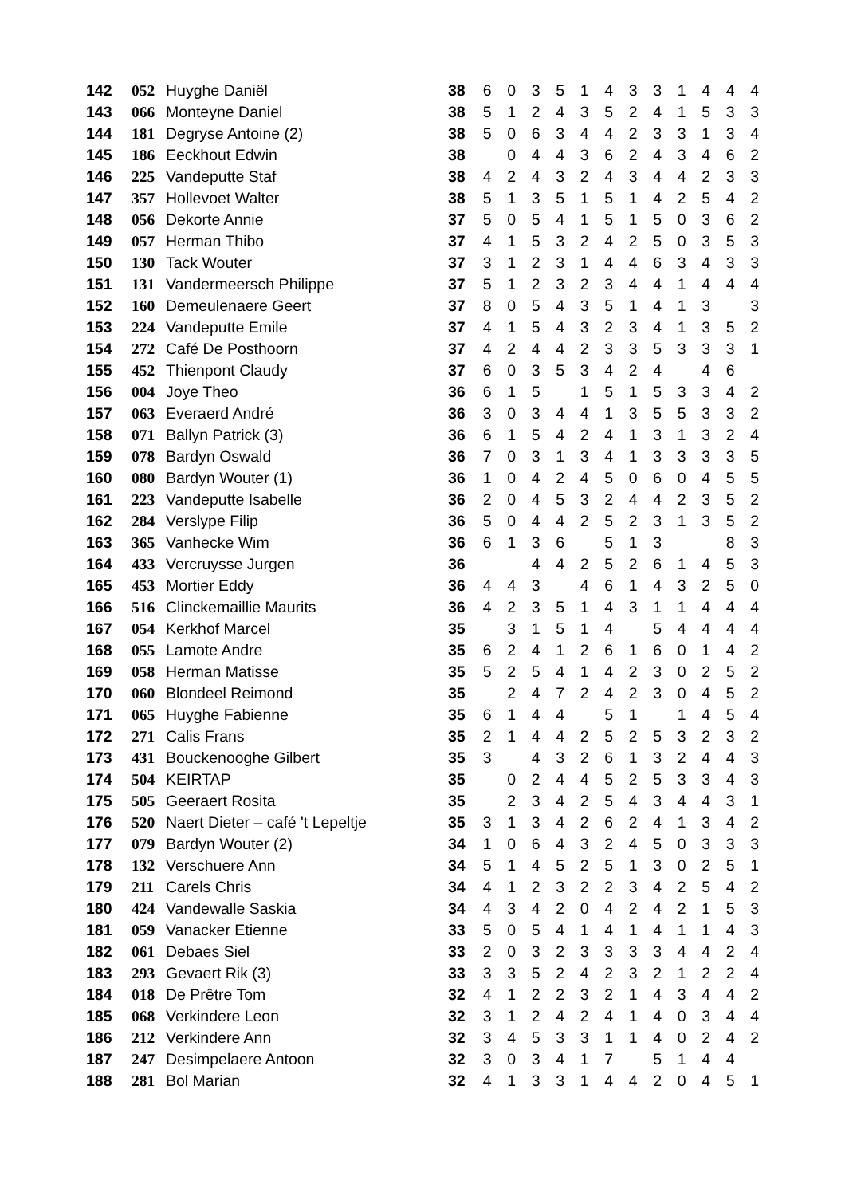| 142 | 052 | Huyghe Daniël | 38 | 6 | 0 | 3 | 5 | 1 | 4 | 3 | 3 | 1 | 4 | 4 | 4 |
| 143 | 066 | Monteyne Daniel | 38 | 5 | 1 | 2 | 4 | 3 | 5 | 2 | 4 | 1 | 5 | 3 | 3 |
| 144 | 181 | Degryse Antoine (2) | 38 | 5 | 0 | 6 | 3 | 4 | 4 | 2 | 3 | 3 | 1 | 3 | 4 |
| 145 | 186 | Eeckhout Edwin | 38 | | 0 | 4 | 4 | 3 | 6 | 2 | 4 | 3 | 4 | 6 | 2 |
| 146 | 225 | Vandeputte Staf | 38 | 4 | 2 | 4 | 3 | 2 | 4 | 3 | 4 | 4 | 2 | 3 | 3 |
| 147 | 357 | Hollevoet Walter | 38 | 5 | 1 | 3 | 5 | 1 | 5 | 1 | 4 | 2 | 5 | 4 | 2 |
| 148 | 056 | Dekorte Annie | 37 | 5 | 0 | 5 | 4 | 1 | 5 | 1 | 5 | 0 | 3 | 6 | 2 |
| 149 | 057 | Herman Thibo | 37 | 4 | 1 | 5 | 3 | 2 | 4 | 2 | 5 | 0 | 3 | 5 | 3 |
| 150 | 130 | Tack Wouter | 37 | 3 | 1 | 2 | 3 | 1 | 4 | 4 | 6 | 3 | 4 | 3 | 3 |
| 151 | 131 | Vandermeersch Philippe | 37 | 5 | 1 | 2 | 3 | 2 | 3 | 4 | 4 | 1 | 4 | 4 | 4 |
| 152 | 160 | Demeulenaere Geert | 37 | 8 | 0 | 5 | 4 | 3 | 5 | 1 | 4 | 1 | 3 | | 3 |
| 153 | 224 | Vandeputte Emile | 37 | 4 | 1 | 5 | 4 | 3 | 2 | 3 | 4 | 1 | 3 | 5 | 2 |
| 154 | 272 | Café De Posthoorn | 37 | 4 | 2 | 4 | 4 | 2 | 3 | 3 | 5 | 3 | 3 | 3 | 1 |
| 155 | 452 | Thienpont Claudy | 37 | 6 | 0 | 3 | 5 | 3 | 4 | 2 | 4 | | 4 | 6 | |
| 156 | 004 | Joye Theo | 36 | 6 | 1 | 5 | | 1 | 5 | 1 | 5 | 3 | 3 | 4 | 2 |
| 157 | 063 | Everaerd André | 36 | 3 | 0 | 3 | 4 | 4 | 1 | 3 | 5 | 5 | 3 | 3 | 2 |
| 158 | 071 | Ballyn Patrick (3) | 36 | 6 | 1 | 5 | 4 | 2 | 4 | 1 | 3 | 1 | 3 | 2 | 4 |
| 159 | 078 | Bardyn Oswald | 36 | 7 | 0 | 3 | 1 | 3 | 4 | 1 | 3 | 3 | 3 | 3 | 5 |
| 160 | 080 | Bardyn Wouter (1) | 36 | 1 | 0 | 4 | 2 | 4 | 5 | 0 | 6 | 0 | 4 | 5 | 5 |
| 161 | 223 | Vandeputte Isabelle | 36 | 2 | 0 | 4 | 5 | 3 | 2 | 4 | 4 | 2 | 3 | 5 | 2 |
| 162 | 284 | Verslype Filip | 36 | 5 | 0 | 4 | 4 | 2 | 5 | 2 | 3 | 1 | 3 | 5 | 2 |
| 163 | 365 | Vanhecke Wim | 36 | 6 | 1 | 3 | 6 | | 5 | 1 | 3 | | | 8 | 3 |
| 164 | 433 | Vercruysse Jurgen | 36 | | | 4 | 4 | 2 | 5 | 2 | 6 | 1 | 4 | 5 | 3 |
| 165 | 453 | Mortier Eddy | 36 | 4 | 4 | 3 | | 4 | 6 | 1 | 4 | 3 | 2 | 5 | 0 |
| 166 | 516 | Clinckemaillie Maurits | 36 | 4 | 2 | 3 | 5 | 1 | 4 | 3 | 1 | 1 | 4 | 4 | 4 |
| 167 | 054 | Kerkhof Marcel | 35 | | 3 | 1 | 5 | 1 | 4 | | 5 | 4 | 4 | 4 | 4 |
| 168 | 055 | Lamote Andre | 35 | 6 | 2 | 4 | 1 | 2 | 6 | 1 | 6 | 0 | 1 | 4 | 2 |
| 169 | 058 | Herman Matisse | 35 | 5 | 2 | 5 | 4 | 1 | 4 | 2 | 3 | 0 | 2 | 5 | 2 |
| 170 | 060 | Blondeel Reimond | 35 | | 2 | 4 | 7 | 2 | 4 | 2 | 3 | 0 | 4 | 5 | 2 |
| 171 | 065 | Huyghe Fabienne | 35 | 6 | 1 | 4 | 4 | | 5 | 1 | | 1 | 4 | 5 | 4 |
| 172 | 271 | Calis Frans | 35 | 2 | 1 | 4 | 4 | 2 | 5 | 2 | 5 | 3 | 2 | 3 | 2 |
| 173 | 431 | Bouckenooghe Gilbert | 35 | 3 | | 4 | 3 | 2 | 6 | 1 | 3 | 2 | 4 | 4 | 3 |
| 174 | 504 | KEIRTAP | 35 | | 0 | 2 | 4 | 4 | 5 | 2 | 5 | 3 | 3 | 4 | 3 |
| 175 | 505 | Geeraert Rosita | 35 | | 2 | 3 | 4 | 2 | 5 | 4 | 3 | 4 | 4 | 3 | 1 |
| 176 | 520 | Naert Dieter – café 't Lepeltje | 35 | 3 | 1 | 3 | 4 | 2 | 6 | 2 | 4 | 1 | 3 | 4 | 2 |
| 177 | 079 | Bardyn Wouter (2) | 34 | 1 | 0 | 6 | 4 | 3 | 2 | 4 | 5 | 0 | 3 | 3 | 3 |
| 178 | 132 | Verschuere Ann | 34 | 5 | 1 | 4 | 5 | 2 | 5 | 1 | 3 | 0 | 2 | 5 | 1 |
| 179 | 211 | Carels Chris | 34 | 4 | 1 | 2 | 3 | 2 | 2 | 3 | 4 | 2 | 5 | 4 | 2 |
| 180 | 424 | Vandewalle Saskia | 34 | 4 | 3 | 4 | 2 | 0 | 4 | 2 | 4 | 2 | 1 | 5 | 3 |
| 181 | 059 | Vanacker Etienne | 33 | 5 | 0 | 5 | 4 | 1 | 4 | 1 | 4 | 1 | 1 | 4 | 3 |
| 182 | 061 | Debaes Siel | 33 | 2 | 0 | 3 | 2 | 3 | 3 | 3 | 3 | 4 | 4 | 2 | 4 |
| 183 | 293 | Gevaert Rik (3) | 33 | 3 | 3 | 5 | 2 | 4 | 2 | 3 | 2 | 1 | 2 | 2 | 4 |
| 184 | 018 | De Prêtre Tom | 32 | 4 | 1 | 2 | 2 | 3 | 2 | 1 | 4 | 3 | 4 | 4 | 2 |
| 185 | 068 | Verkindere Leon | 32 | 3 | 1 | 2 | 4 | 2 | 4 | 1 | 4 | 0 | 3 | 4 | 4 |
| 186 | 212 | Verkindere Ann | 32 | 3 | 4 | 5 | 3 | 3 | 1 | 1 | 4 | 0 | 2 | 4 | 2 |
| 187 | 247 | Desimpelaere Antoon | 32 | 3 | 0 | 3 | 4 | 1 | 7 | | 5 | 1 | 4 | 4 | |
| 188 | 281 | Bol Marian | 32 | 4 | 1 | 3 | 3 | 1 | 4 | 4 | 2 | 0 | 4 | 5 | 1 |